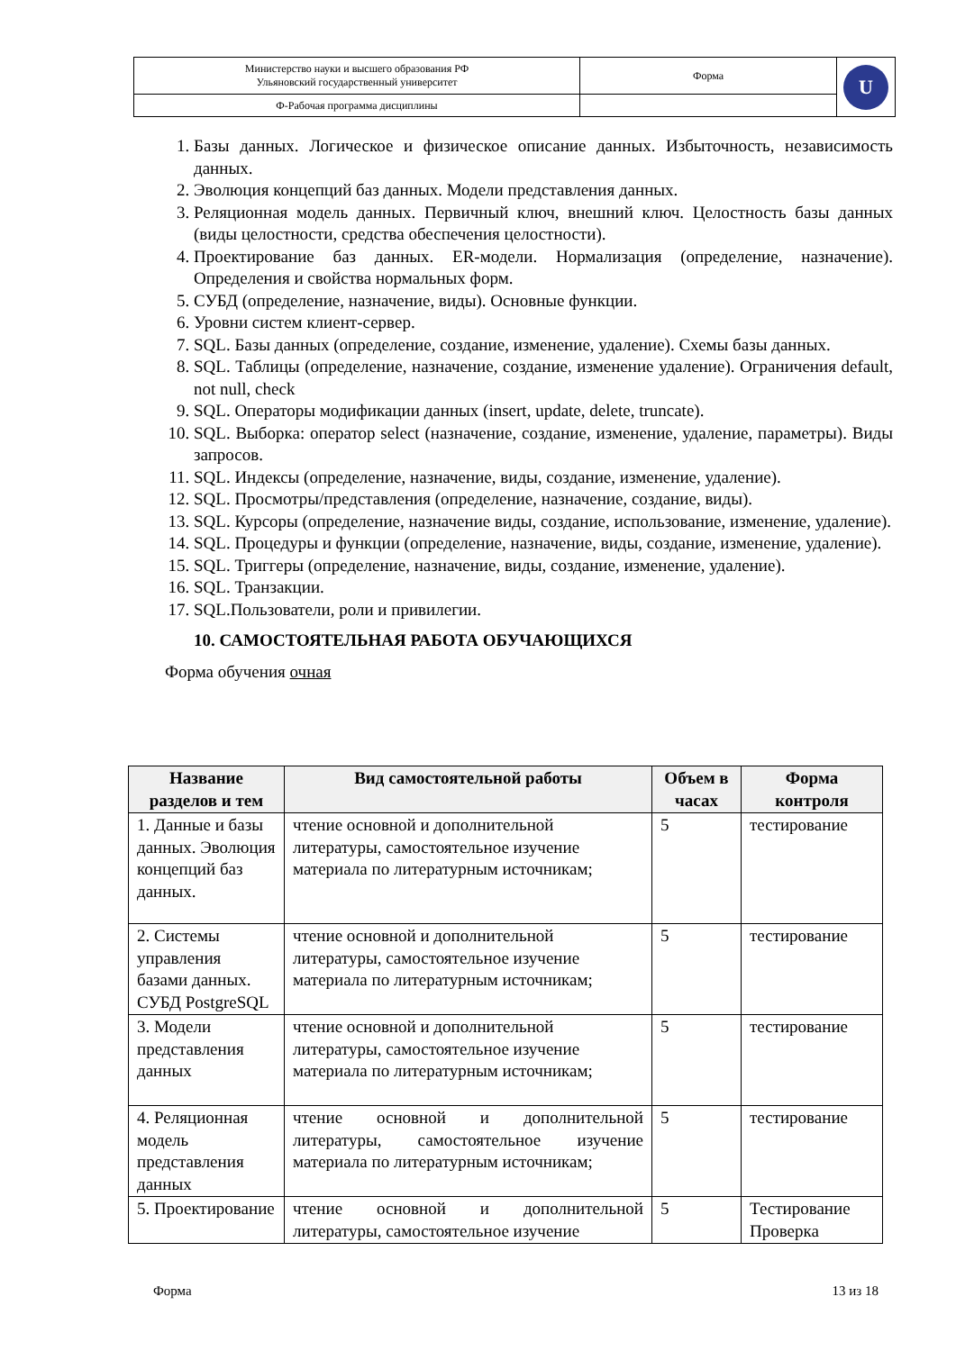| Министерство науки и высшего образования РФ Ульяновский государственный университет | Форма | U |
| Ф-Рабочая программа дисциплины | | |
1. Базы данных. Логическое и физическое описание данных. Избыточность, независимость данных.
2. Эволюция концепций баз данных. Модели представления данных.
3. Реляционная модель данных. Первичный ключ, внешний ключ. Целостность базы данных (виды целостности, средства обеспечения целостности).
4. Проектирование баз данных. ER-модели. Нормализация (определение, назначение). Определения и свойства нормальных форм.
5. СУБД (определение, назначение, виды). Основные функции.
6. Уровни систем клиент-сервер.
7. SQL. Базы данных (определение, создание, изменение, удаление). Схемы базы данных.
8. SQL. Таблицы (определение, назначение, создание, изменение удаление). Ограничения default, not null, check
9. SQL. Операторы модификации данных (insert, update, delete, truncate).
10. SQL. Выборка: оператор select (назначение, создание, изменение, удаление, параметры). Виды запросов.
11. SQL. Индексы (определение, назначение, виды, создание, изменение, удаление).
12. SQL. Просмотры/представления (определение, назначение, создание, виды).
13. SQL. Курсоры (определение, назначение виды, создание, использование, изменение, удаление).
14. SQL. Процедуры и функции (определение, назначение, виды, создание, изменение, удаление).
15. SQL. Триггеры (определение, назначение, виды, создание, изменение, удаление).
16. SQL. Транзакции.
17. SQL.Пользователи, роли и привилегии.
10. САМОСТОЯТЕЛЬНАЯ РАБОТА ОБУЧАЮЩИХСЯ
Форма обучения очная
| Название разделов и тем | Вид самостоятельной работы | Объем в часах | Форма контроля |
| --- | --- | --- | --- |
| 1. Данные и базы данных. Эволюция концепций баз данных. | чтение основной и дополнительной литературы, самостоятельное изучение материала по литературным источникам; | 5 | тестирование |
| 2. Системы управления базами данных. СУБД PostgreSQL | чтение основной и дополнительной литературы, самостоятельное изучение материала по литературным источникам; | 5 | тестирование |
| 3. Модели представления данных | чтение основной и дополнительной литературы, самостоятельное изучение материала по литературным источникам; | 5 | тестирование |
| 4. Реляционная модель представления данных | чтение основной и дополнительной литературы, самостоятельное изучение материала по литературным источникам; | 5 | тестирование |
| 5. Проектирование | чтение основной и дополнительной литературы, самостоятельное изучение | 5 | Тестирование Проверка |
Форма 13 из 18